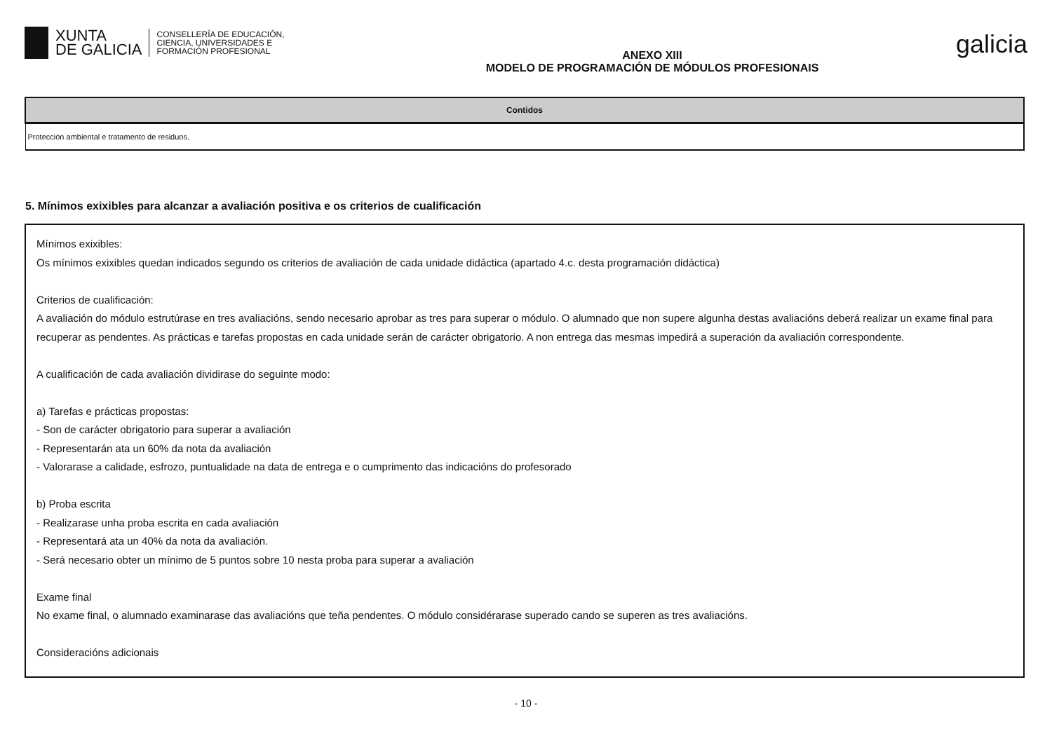XUNTA
DE GALICIA
CONSELLERÍA DE EDUCACIÓN,
CIENCIA, UNIVERSIDADES E
FORMACIÓN PROFESIONAL
ANEXO XIII
MODELO DE PROGRAMACIÓN DE MÓDULOS PROFESIONAIS
galicia
| Contidos |
| --- |
| Protección ambiental e tratamento de residuos. |
5. Mínimos exixibles para alcanzar a avaliación positiva e os criterios de cualificación
Mínimos exixibles:
Os mínimos exixibles quedan indicados segundo os criterios de avaliación de cada unidade didáctica (apartado 4.c. desta programación didáctica)
Criterios de cualificación:
A avaliación do módulo estrutúrase en tres avaliacións, sendo necesario aprobar as tres para superar o módulo. O alumnado que non supere algunha destas avaliacións deberá realizar un exame final para recuperar as pendentes. As prácticas e tarefas propostas en cada unidade serán de carácter obrigatorio. A non entrega das mesmas impedirá a superación da avaliación correspondente.
A cualificación de cada avaliación dividirase do seguinte modo:
a) Tarefas e prácticas propostas:
- Son de carácter obrigatorio para superar a avaliación
- Representarán ata un 60% da nota da avaliación
- Valorarase a calidade, esfrozo, puntualidade na data de entrega e o cumprimento das indicacións do profesorado
b) Proba escrita
- Realizarase unha proba escrita en cada avaliación
- Representará ata un 40% da nota da avaliación.
- Será necesario obter un mínimo de 5 puntos sobre 10 nesta proba para superar a avaliación
Exame final
No exame final, o alumnado examinarase das avaliacións que teña pendentes. O módulo considérarase superado cando se superen as tres avaliacións.
Consideracións adicionais
- 10 -